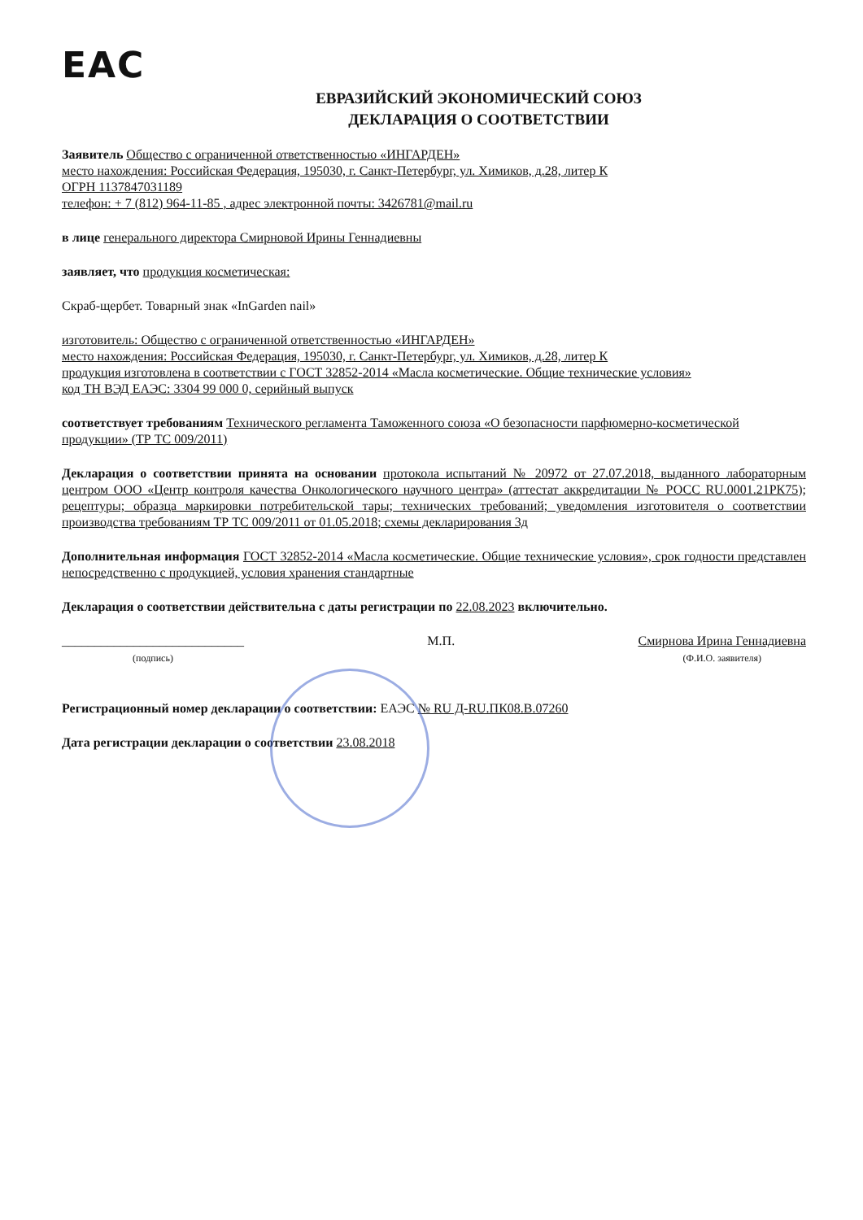EAC
ЕВРАЗИЙСКИЙ ЭКОНОМИЧЕСКИЙ СОЮЗ
ДЕКЛАРАЦИЯ О СООТВЕТСТВИИ
Заявитель Общество с ограниченной ответственностью «ИНГАРДЕН»
место нахождения: Российская Федерация, 195030, г. Санкт-Петербург, ул. Химиков, д.28, литер К
ОГРН 1137847031189
телефон: + 7 (812) 964-11-85 , адрес электронной почты: 3426781@mail.ru
в лице генерального директора Смирновой Ирины Геннадиевны
заявляет, что продукция косметическая:
Скраб-щербет. Товарный знак «InGarden nail»
изготовитель: Общество с ограниченной ответственностью «ИНГАРДЕН»
место нахождения: Российская Федерация, 195030, г. Санкт-Петербург, ул. Химиков, д.28, литер К
продукция изготовлена в соответствии с ГОСТ 32852-2014 «Масла косметические. Общие технические условия»
код ТН ВЭД ЕАЭС: 3304 99 000 0, серийный выпуск
соответствует требованиям Технического регламента Таможенного союза «О безопасности парфюмерно-косметической продукции» (ТР ТС 009/2011)
Декларация о соответствии принята на основании протокола испытаний № 20972 от 27.07.2018, выданного лабораторным центром ООО «Центр контроля качества Онкологического научного центра» (аттестат аккредитации № РОСС RU.0001.21РК75); рецептуры; образца маркировки потребительской тары; технических требований; уведомления изготовителя о соответствии производства требованиям ТР ТС 009/2011 от 01.05.2018; схемы декларирования 3д
Дополнительная информация ГОСТ 32852-2014 «Масла косметические. Общие технические условия», срок годности представлен непосредственно с продукцией, условия хранения стандартные
Декларация о соответствии действительна с даты регистрации по 22.08.2023 включительно.
____________________________
(подпись)
М.П. Смирнова Ирина Геннадиевна
(Ф.И.О. заявителя)
Регистрационный номер декларации о соответствии: ЕАЭС № RU Д-RU.ПК08.В.07260
Дата регистрации декларации о соответствии 23.08.2018